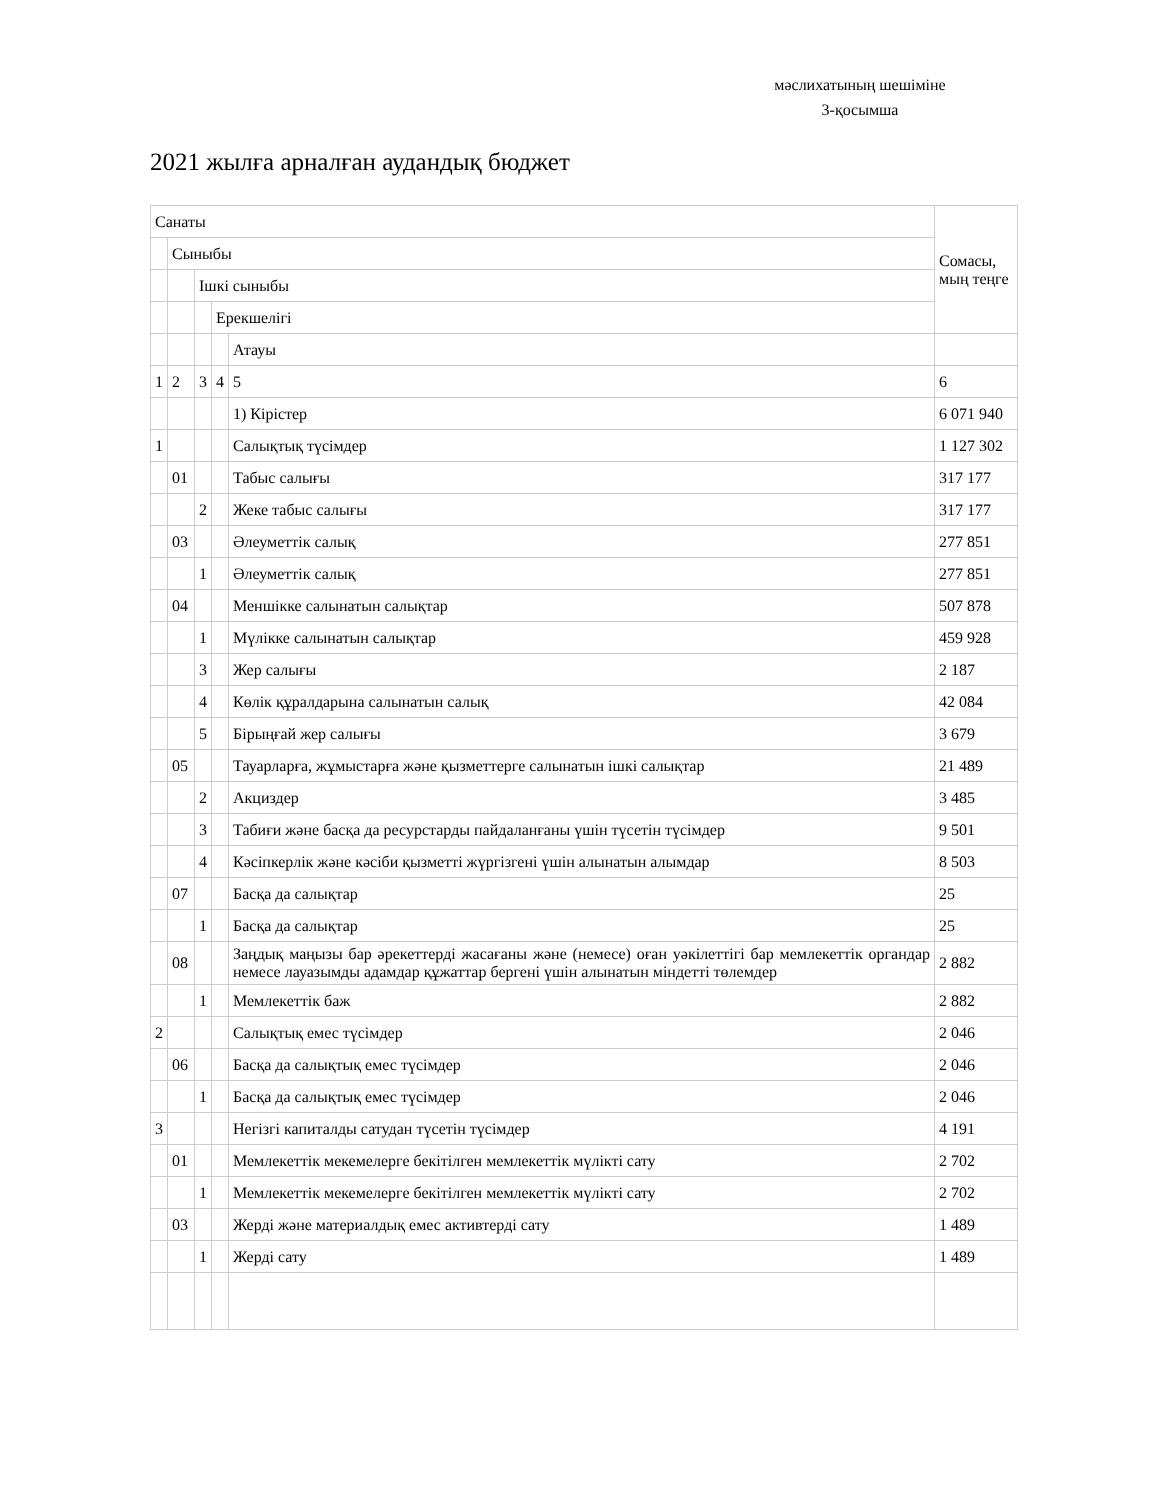мәслихатының шешіміне
3-қосымша
2021 жылға арналған аудандық бюджет
| Санаты | | | | | Сомасы, мың теңге |
| | Сыныбы | | | | |
| | | Ішкі сыныбы | | | |
| | | | Ерекшелігі | | |
| | | | | Атауы | |
| 1 | 2 | 3 | 4 | 5 | 6 |
| | | | | 1) Кірістер | 6 071 940 |
| 1 | | | | Салықтық түсімдер | 1 127 302 |
| | 01 | | | Табыс салығы | 317 177 |
| | | 2 | | Жеке табыс салығы | 317 177 |
| | 03 | | | Әлеуметтік салық | 277 851 |
| | | 1 | | Әлеуметтік салық | 277 851 |
| | 04 | | | Меншікке салынатын салықтар | 507 878 |
| | | 1 | | Мүлікке салынатын салықтар | 459 928 |
| | | 3 | | Жер салығы | 2 187 |
| | | 4 | | Көлік құралдарына салынатын салық | 42 084 |
| | | 5 | | Бірыңғай жер салығы | 3 679 |
| | 05 | | | Тауарларға, жұмыстарға және қызметтерге салынатын ішкі салықтар | 21 489 |
| | | 2 | | Акциздер | 3 485 |
| | | 3 | | Табиғи және басқа да ресурстарды пайдаланғаны үшін түсетін түсімдер | 9 501 |
| | | 4 | | Кәсіпкерлік және кәсіби қызметті жүргізгені үшін алынатын алымдар | 8 503 |
| | 07 | | | Басқа да салықтар | 25 |
| | | 1 | | Басқа да салықтар | 25 |
| | 08 | | | Заңдық маңызы бар әрекеттерді жасағаны және (немесе) оған уәкілеттігі бар мемлекеттік органдар немесе лауазымды адамдар құжаттар бергені үшін алынатын міндетті төлемдер | 2 882 |
| | | 1 | | Мемлекеттік баж | 2 882 |
| 2 | | | | Салықтық емес түсімдер | 2 046 |
| | 06 | | | Басқа да салықтық емес түсімдер | 2 046 |
| | | 1 | | Басқа да салықтық емес түсімдер | 2 046 |
| 3 | | | | Негізгі капиталды сатудан түсетін түсімдер | 4 191 |
| | 01 | | | Мемлекеттік мекемелерге бекітілген мемлекеттік мүлікті сату | 2 702 |
| | | 1 | | Мемлекеттік мекемелерге бекітілген мемлекеттік мүлікті сату | 2 702 |
| | 03 | | | Жерді және материалдық емес активтерді сату | 1 489 |
| | | 1 | | Жерді сату | 1 489 |